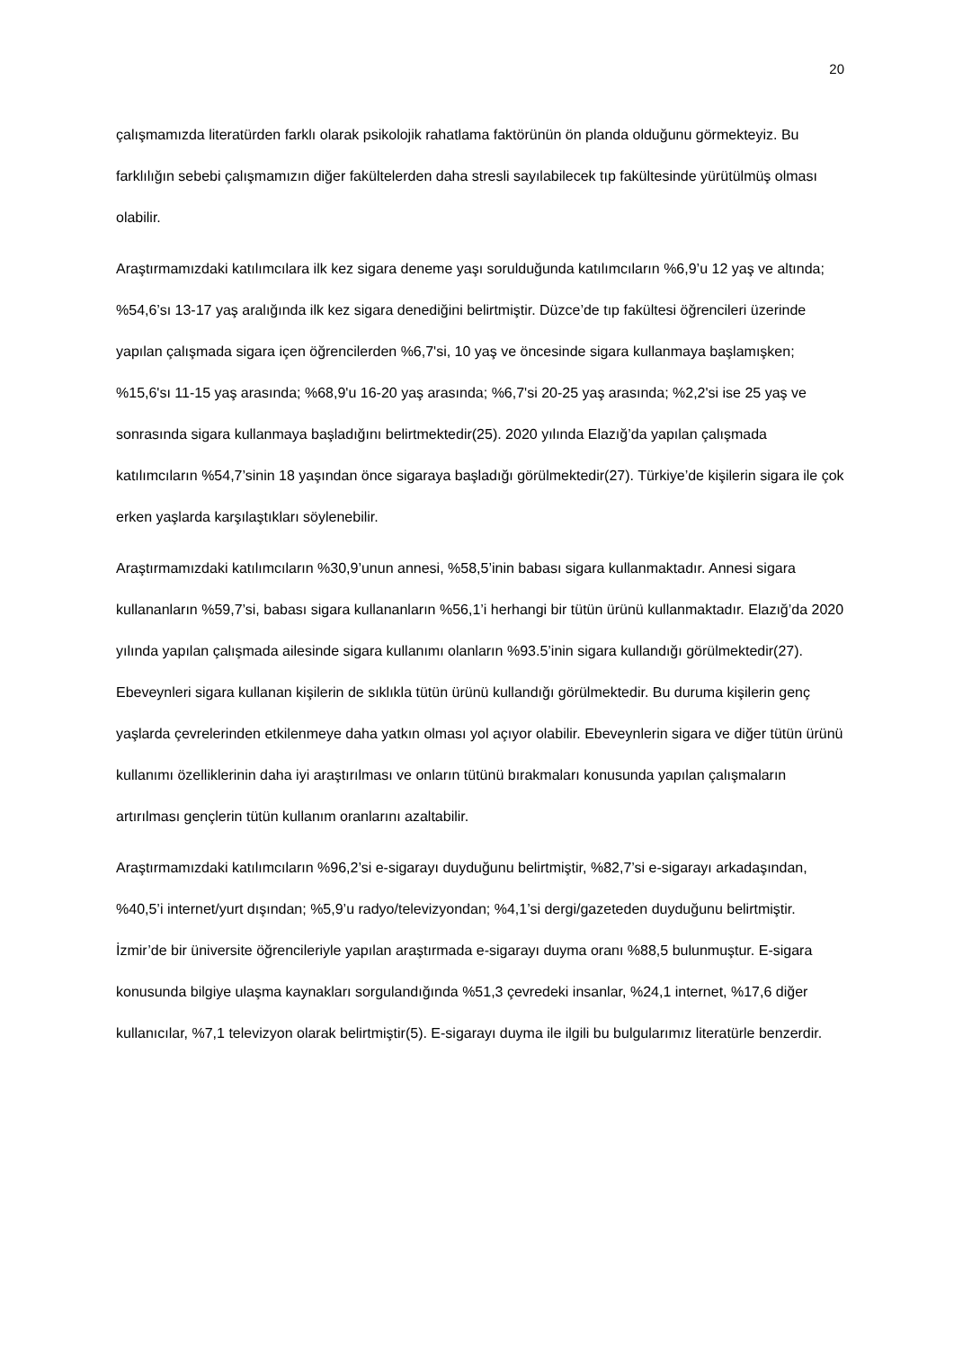20
çalışmamızda literatürden farklı olarak psikolojik rahatlama faktörünün ön planda olduğunu görmekteyiz. Bu farklılığın sebebi çalışmamızın diğer fakültelerden daha stresli sayılabilecek tıp fakültesinde yürütülmüş olması olabilir.
Araştırmamızdaki katılımcılara ilk kez sigara deneme yaşı sorulduğunda katılımcıların %6,9’u 12 yaş ve altında; %54,6’sı 13-17 yaş aralığında ilk kez sigara denediğini belirtmiştir. Düzce’de tıp fakültesi öğrencileri üzerinde yapılan çalışmada sigara içen öğrencilerden %6,7'si, 10 yaş ve öncesinde sigara kullanmaya başlamışken; %15,6'sı 11-15 yaş arasında; %68,9'u 16-20 yaş arasında; %6,7'si 20-25 yaş arasında; %2,2'si ise 25 yaş ve sonrasında sigara kullanmaya başladığını belirtmektedir(25). 2020 yılında Elazığ’da yapılan çalışmada katılımcıların %54,7’sinin 18 yaşından önce sigaraya başladığı görülmektedir(27). Türkiye’de kişilerin sigara ile çok erken yaşlarda karşılaştıkları söylenebilir.
Araştırmamızdaki katılımcıların %30,9’unun annesi, %58,5’inin babası sigara kullanmaktadır. Annesi sigara kullananların %59,7’si, babası sigara kullananların %56,1’i herhangi bir tütün ürünü kullanmaktadır. Elazığ’da 2020 yılında yapılan çalışmada ailesinde sigara kullanımı olanların %93.5’inin sigara kullandığı görülmektedir(27). Ebeveynleri sigara kullanan kişilerin de sıklıkla tütün ürünü kullandığı görülmektedir. Bu duruma kişilerin genç yaşlarda çevrelerinden etkilenmeye daha yatkın olması yol açıyor olabilir. Ebeveynlerin sigara ve diğer tütün ürünü kullanımı özelliklerinin daha iyi araştırılması ve onların tütünü bırakmaları konusunda yapılan çalışmaların artırılması gençlerin tütün kullanım oranlarını azaltabilir.
Araştırmamızdaki katılımcıların %96,2’si e-sigarayı duyduğunu belirtmiştir, %82,7’si e-sigarayı arkadaşından, %40,5’i internet/yurt dışından; %5,9’u radyo/televizyondan; %4,1’si dergi/gazeteden duyduğunu belirtmiştir. İzmir’de bir üniversite öğrencileriyle yapılan araştırmada e-sigarayı duyma oranı %88,5 bulunmuştur. E-sigara konusunda bilgiye ulaşma kaynakları sorgulandığında %51,3 çevredeki insanlar, %24,1 internet, %17,6 diğer kullanıcılar, %7,1 televizyon olarak belirtmiştir(5). E-sigarayı duyma ile ilgili bu bulgularımız literatürle benzerdir.